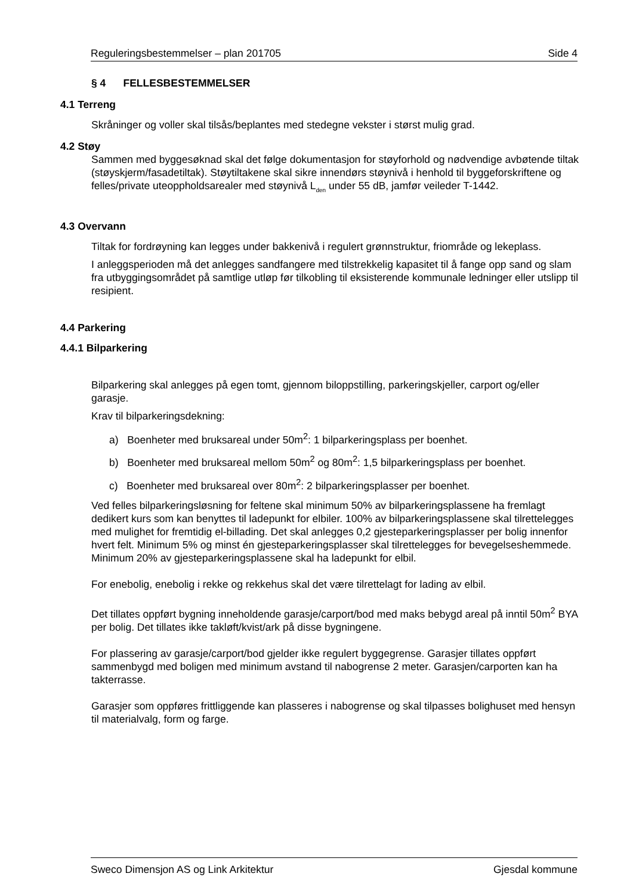Reguleringsbestemmelser – plan 201705 Side 4
§ 4 FELLESBESTEMMELSER
4.1 Terreng
Skråninger og voller skal tilsås/beplantes med stedegne vekster i størst mulig grad.
4.2 Støy
Sammen med byggesøknad skal det følge dokumentasjon for støyforhold og nødvendige avbøtende tiltak (støyskjerm/fasadetiltak). Støytiltakene skal sikre innendørs støynivå i henhold til byggeforskriftene og felles/private uteoppholdsarealer med støynivå L<sub>den</sub> under 55 dB, jamfør veileder T-1442.
4.3 Overvann
Tiltak for fordrøyning kan legges under bakkenivå i regulert grønnstruktur, friområde og lekeplass.
I anleggsperioden må det anlegges sandfangere med tilstrekkelig kapasitet til å fange opp sand og slam fra utbyggingsområdet på samtlige utløp før tilkobling til eksisterende kommunale ledninger eller utslipp til resipient.
4.4 Parkering
4.4.1 Bilparkering
Bilparkering skal anlegges på egen tomt, gjennom biloppstilling, parkeringskjeller, carport og/eller garasje.
Krav til bilparkeringsdekning:
a) Boenheter med bruksareal under 50m<sup>2</sup>: 1 bilparkeringsplass per boenhet.
b) Boenheter med bruksareal mellom 50m<sup>2</sup> og 80m<sup>2</sup>: 1,5 bilparkeringsplass per boenhet.
c) Boenheter med bruksareal over 80m<sup>2</sup>: 2 bilparkeringsplasser per boenhet.
Ved felles bilparkeringsløsning for feltene skal minimum 50% av bilparkeringsplassene ha fremlagt dedikert kurs som kan benyttes til ladepunkt for elbiler. 100% av bilparkeringsplassene skal tilrettelegges med mulighet for fremtidig el-billading. Det skal anlegges 0,2 gjesteparkeringsplasser per bolig innenfor hvert felt. Minimum 5% og minst én gjesteparkeringsplasser skal tilrettelegges for bevegelseshemmede. Minimum 20% av gjesteparkeringsplassene skal ha ladepunkt for elbil.
For enebolig, enebolig i rekke og rekkehus skal det være tilrettelagt for lading av elbil.
Det tillates oppført bygning inneholdende garasje/carport/bod med maks bebygd areal på inntil 50m<sup>2</sup> BYA per bolig. Det tillates ikke takløft/kvist/ark på disse bygningene.
For plassering av garasje/carport/bod gjelder ikke regulert byggegrense. Garasjer tillates oppført sammenbygd med boligen med minimum avstand til nabogrense 2 meter. Garasjen/carporten kan ha takterrasse.
Garasjer som oppføres frittliggende kan plasseres i nabogrense og skal tilpasses bolighuset med hensyn til materialvalg, form og farge.
Sweco Dimensjon AS og Link Arkitektur Gjesdal kommune